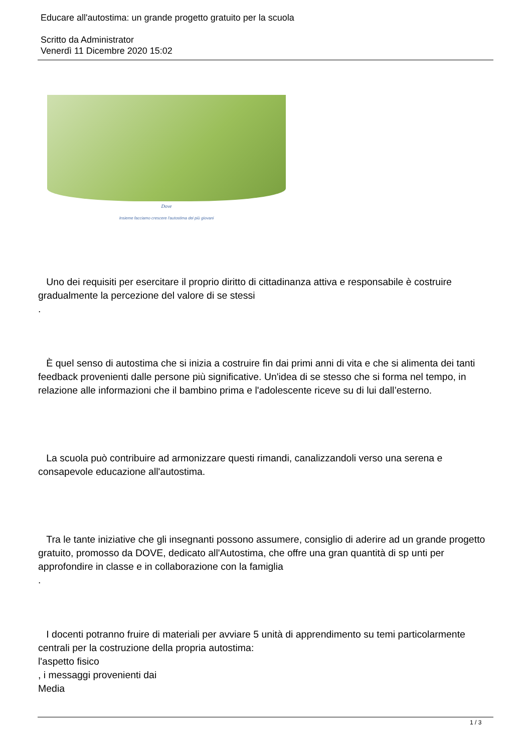Educare all'autostima: un grande progetto gratuito per la scuola
Scritto da Administrator
Venerdì 11 Dicembre 2020 15:02
Dove
Insieme facciamo crescere l'autostima dei più giovani
Uno dei requisiti per esercitare il proprio diritto di cittadinanza attiva e responsabile è costruire gradualmente la percezione del valore di se stessi
.
È quel senso di autostima che si inizia a costruire fin dai primi anni di vita e che si alimenta dei tanti feedback provenienti dalle persone più significative. Un'idea di se stesso che si forma nel tempo, in relazione alle informazioni che il bambino prima e l'adolescente riceve su di lui dall’esterno.
La scuola può contribuire ad armonizzare questi rimandi, canalizzandoli verso una serena e consapevole educazione all'autostima.
Tra le tante iniziative che gli insegnanti possono assumere, consiglio di aderire ad un grande progetto gratuito, promosso da DOVE, dedicato all'Autostima, che offre una gran quantità di sp unti per approfondire in classe e in collaborazione con la famiglia
.
I docenti potranno fruire di materiali per avviare 5 unità di apprendimento su temi particolarmente centrali per la costruzione della propria autostima:
l'aspetto fisico
, i messaggi provenienti dai
Media
1 / 3